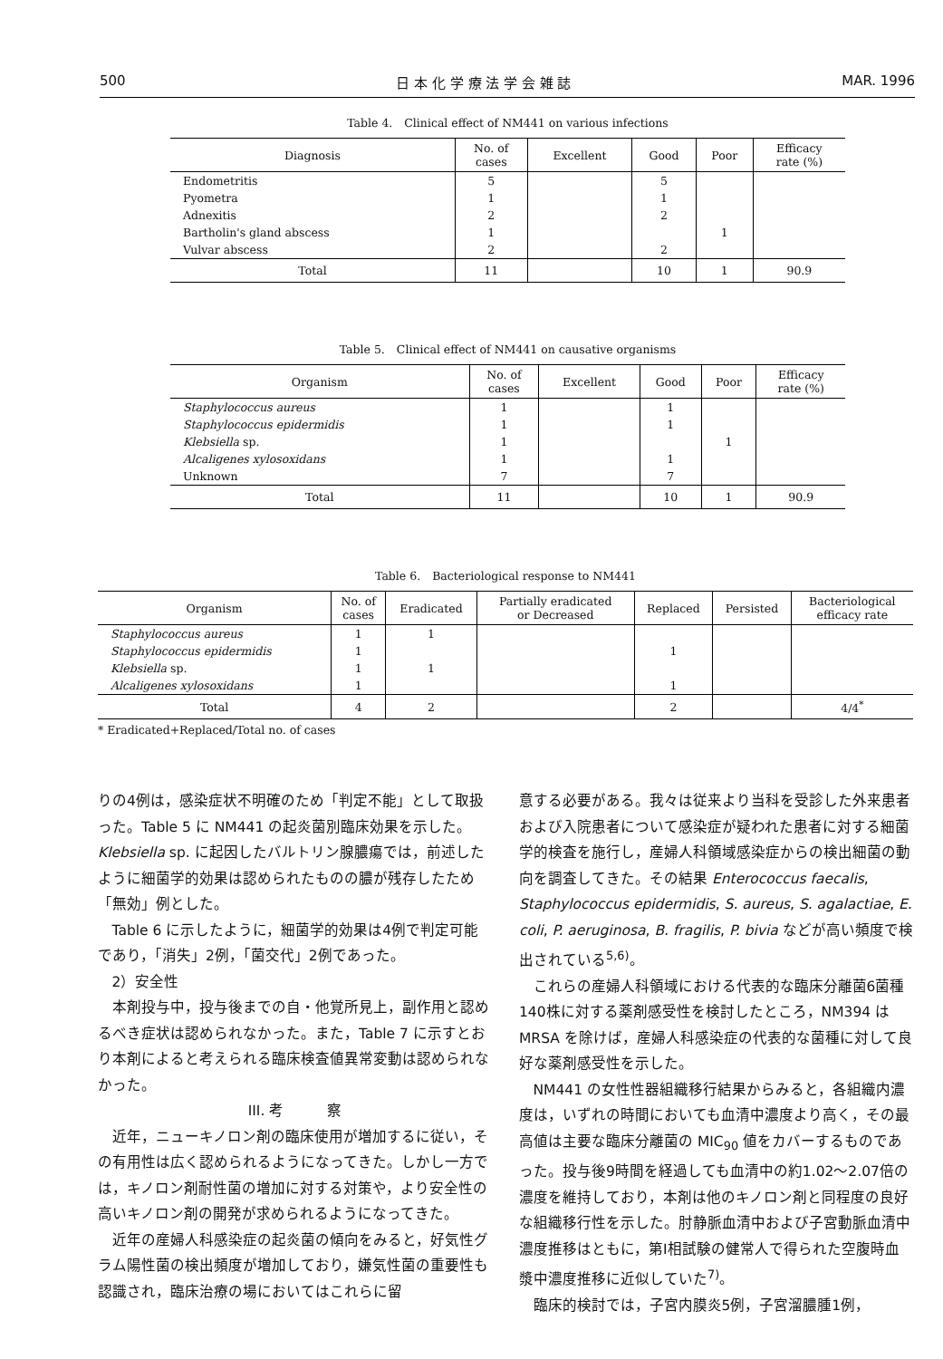500 日 本 化 学 療 法 学 会 雑 誌 MAR. 1996
Table 4.　Clinical effect of NM441 on various infections
| Diagnosis | No. of cases | Excellent | Good | Poor | Efficacy rate (%) |
| --- | --- | --- | --- | --- | --- |
| Endometritis | 5 | | 5 | | |
| Pyometra | 1 | | 1 | | |
| Adnexitis | 2 | | 2 | | |
| Bartholin's gland abscess | 1 | | | 1 | |
| Vulvar abscess | 2 | | 2 | | |
| Total | 11 | | 10 | 1 | 90.9 |
Table 5.　Clinical effect of NM441 on causative organisms
| Organism | No. of cases | Excellent | Good | Poor | Efficacy rate (%) |
| --- | --- | --- | --- | --- | --- |
| Staphylococcus aureus | 1 | | 1 | | |
| Staphylococcus epidermidis | 1 | | 1 | | |
| Klebsiella sp. | 1 | | | 1 | |
| Alcaligenes xylosoxidans | 1 | | 1 | | |
| Unknown | 7 | | 7 | | |
| Total | 11 | | 10 | 1 | 90.9 |
Table 6.　Bacteriological response to NM441
| Organism | No. of cases | Eradicated | Partially eradicated or Decreased | Replaced | Persisted | Bacteriological efficacy rate |
| --- | --- | --- | --- | --- | --- | --- |
| Staphylococcus aureus | 1 | 1 | | | | |
| Staphylococcus epidermidis | 1 | | | 1 | | |
| Klebsiella sp. | 1 | 1 | | | | |
| Alcaligenes xylosoxidans | 1 | | | 1 | | |
| Total | 4 | 2 | | 2 | | 4/4<sup>*</sup> |
* Eradicated+Replaced/Total no. of cases
りの4例は，感染症状不明確のため「判定不能」として取扱った。Table 5 に NM441 の起炎菌別臨床効果を示した。Klebsiella sp. に起因したバルトリン腺膿瘍では，前述したように細菌学的効果は認められたものの膿が残存したため「無効」例とした。
Table 6 に示したように，細菌学的効果は4例で判定可能であり，「消失」2例，「菌交代」2例であった。
2）安全性
本剤投与中，投与後までの自・他覚所見上，副作用と認めるべき症状は認められなかった。また，Table 7 に示すとおり本剤によると考えられる臨床検査値異常変動は認められなかった。
III. 考　　　察
近年，ニューキノロン剤の臨床使用が増加するに従い，その有用性は広く認められるようになってきた。しかし一方では，キノロン剤耐性菌の増加に対する対策や，より安全性の高いキノロン剤の開発が求められるようになってきた。
近年の産婦人科感染症の起炎菌の傾向をみると，好気性グラム陽性菌の検出頻度が増加しており，嫌気性菌の重要性も認識され，臨床治療の場においてはこれらに留
意する必要がある。我々は従来より当科を受診した外来患者および入院患者について感染症が疑われた患者に対する細菌学的検査を施行し，産婦人科領域感染症からの検出細菌の動向を調査してきた。その結果 Enterococcus faecalis, Staphylococcus epidermidis, S. aureus, S. agalactiae, E. coli, P. aeruginosa, B. fragilis, P. bivia などが高い頻度で検出されている<sup>5,6)</sup>。
これらの産婦人科領域における代表的な臨床分離菌6菌種140株に対する薬剤感受性を検討したところ，NM394 は MRSA を除けば，産婦人科感染症の代表的な菌種に対して良好な薬剤感受性を示した。
NM441 の女性性器組織移行結果からみると，各組織内濃度は，いずれの時間においても血清中濃度より高く，その最高値は主要な臨床分離菌の MIC<sub>90</sub> 値をカバーするものであった。投与後9時間を経過しても血清中の約1.02〜2.07倍の濃度を維持しており，本剤は他のキノロン剤と同程度の良好な組織移行性を示した。肘静脈血清中および子宮動脈血清中濃度推移はともに，第I相試験の健常人で得られた空腹時血漿中濃度推移に近似していた<sup>7)</sup>。
臨床的検討では，子宮内膜炎5例，子宮溜膿腫1例，